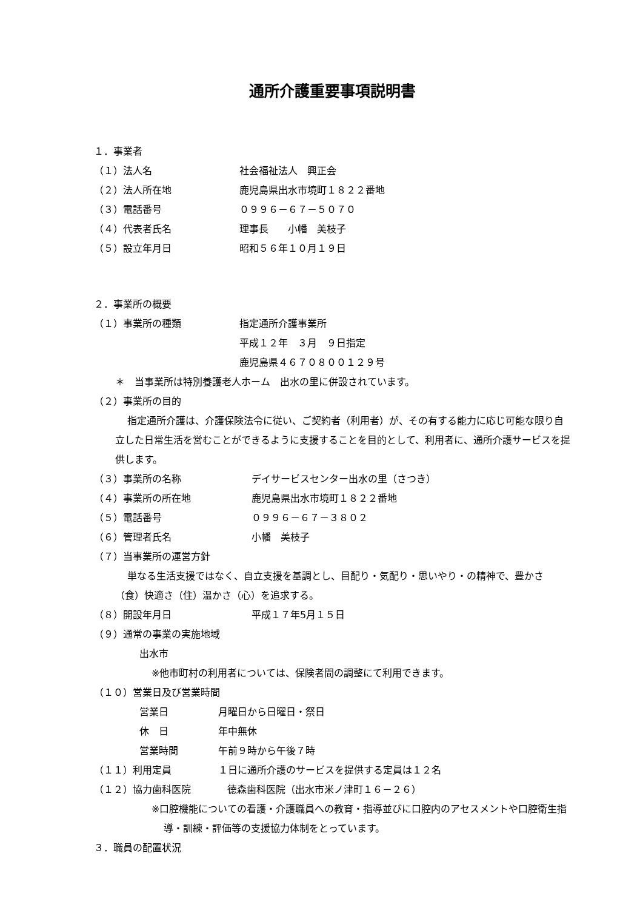通所介護重要事項説明書
１．事業者
（１）法人名 社会福祉法人　興正会
（２）法人所在地 鹿児島県出水市境町１８２２番地
（３）電話番号 ０９９６－６７－５０７０
（４）代表者氏名 理事長　　小幡　美枝子
（５）設立年月日 昭和５６年１０月１９日
２．事業所の概要
（１）事業所の種類 指定通所介護事業所
平成１２年　３月　９日指定
鹿児島県４６７０８００１２９号
＊　当事業所は特別養護老人ホーム　出水の里に併設されています。
（２）事業所の目的
指定通所介護は、介護保険法令に従い、ご契約者（利用者）が、その有する能力に応じ可能な限り自立した日常生活を営むことができるように支援することを目的として、利用者に、通所介護サービスを提供します。
（３）事業所の名称 デイサービスセンター出水の里（さつき）
（４）事業所の所在地 鹿児島県出水市境町１８２２番地
（５）電話番号 ０９９６－６７－３８０２
（６）管理者氏名 小幡　美枝子
（７）当事業所の運営方針
単なる生活支援ではなく、自立支援を基調とし、目配り・気配り・思いやり・の精神で、豊かさ（食）快適さ（住）温かさ（心）を追求する。
（８）開設年月日 平成１７年5月１５日
（９）通常の事業の実施地域
出水市
※他市町村の利用者については、保険者間の調整にて利用できます。
（１０）営業日及び営業時間
営業日 月曜日から日曜日・祭日
休　日 年中無休
営業時間 午前９時から午後７時
（１１）利用定員 １日に通所介護のサービスを提供する定員は１２名
（１２）協力歯科医院 徳森歯科医院（出水市米ノ津町１６－２６）
※口腔機能についての看護・介護職員への教育・指導並びに口腔内のアセスメントや口腔衛生指導・訓練・評価等の支援協力体制をとっています。
３．職員の配置状況